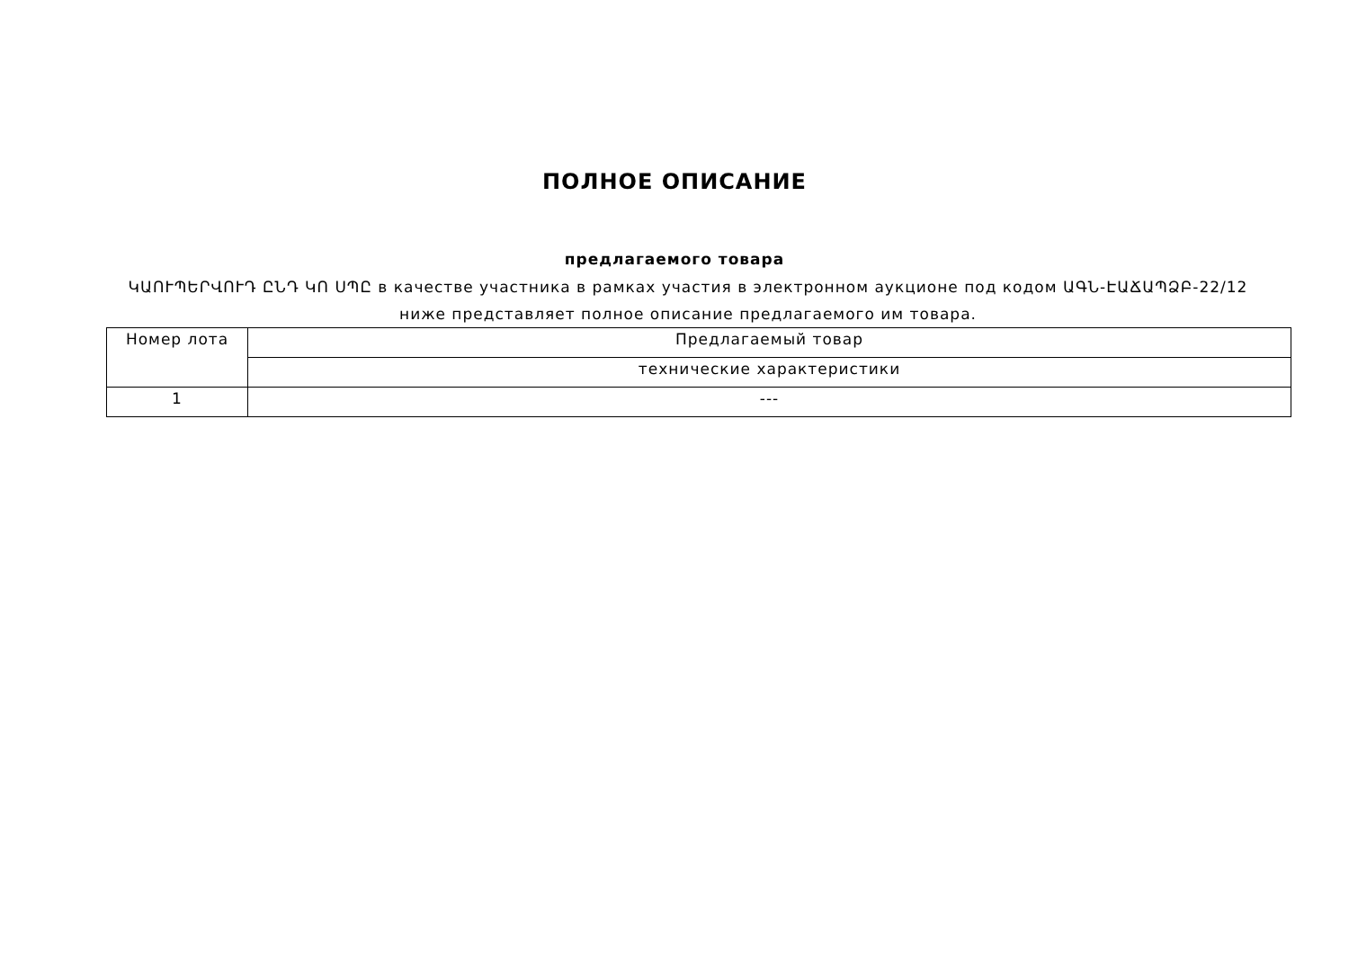ПОЛНОЕ ОПИСАНИЕ
предлагаемого товара
ԿԱՈՒՊԵՐՎՈՒԴ ԸՆԴ ԿՈ ՍՊԸ в качестве участника в рамках участия в электронном аукционе под кодом ԱԳՆ-ԷԱՃԱՊՁԲ-22/12
ниже представляет полное описание предлагаемого им товара.
| Номер лота | Предлагаемый товар |
| --- | --- |
| | технические характеристики |
| 1 | --- |